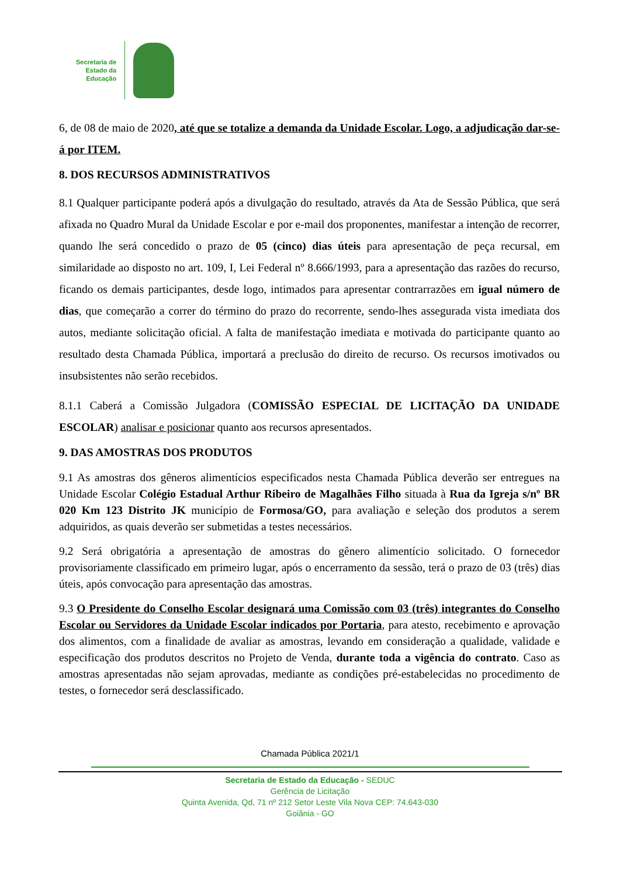Secretaria de
Estado da
Educação
6, de 08 de maio de 2020, até que se totalize a demanda da Unidade Escolar. Logo, a adjudicação dar-se-á por ITEM.
8. DOS RECURSOS ADMINISTRATIVOS
8.1 Qualquer participante poderá após a divulgação do resultado, através da Ata de Sessão Pública, que será afixada no Quadro Mural da Unidade Escolar e por e-mail dos proponentes, manifestar a intenção de recorrer, quando lhe será concedido o prazo de 05 (cinco) dias úteis para apresentação de peça recursal, em similaridade ao disposto no art. 109, I, Lei Federal nº 8.666/1993, para a apresentação das razões do recurso, ficando os demais participantes, desde logo, intimados para apresentar contrarrazões em igual número de dias, que começarão a correr do término do prazo do recorrente, sendo-lhes assegurada vista imediata dos autos, mediante solicitação oficial. A falta de manifestação imediata e motivada do participante quanto ao resultado desta Chamada Pública, importará a preclusão do direito de recurso. Os recursos imotivados ou insubsistentes não serão recebidos.
8.1.1 Caberá a Comissão Julgadora (COMISSÃO ESPECIAL DE LICITAÇÃO DA UNIDADE ESCOLAR) analisar e posicionar quanto aos recursos apresentados.
9. DAS AMOSTRAS DOS PRODUTOS
9.1 As amostras dos gêneros alimentícios especificados nesta Chamada Pública deverão ser entregues na Unidade Escolar Colégio Estadual Arthur Ribeiro de Magalhães Filho situada à Rua da Igreja s/nº BR 020 Km 123 Distrito JK município de Formosa/GO, para avaliação e seleção dos produtos a serem adquiridos, as quais deverão ser submetidas a testes necessários.
9.2 Será obrigatória a apresentação de amostras do gênero alimentício solicitado. O fornecedor provisoriamente classificado em primeiro lugar, após o encerramento da sessão, terá o prazo de 03 (três) dias úteis, após convocação para apresentação das amostras.
9.3 O Presidente do Conselho Escolar designará uma Comissão com 03 (três) integrantes do Conselho Escolar ou Servidores da Unidade Escolar indicados por Portaria, para atesto, recebimento e aprovação dos alimentos, com a finalidade de avaliar as amostras, levando em consideração a qualidade, validade e especificação dos produtos descritos no Projeto de Venda, durante toda a vigência do contrato. Caso as amostras apresentadas não sejam aprovadas, mediante as condições pré-estabelecidas no procedimento de testes, o fornecedor será desclassificado.
Chamada Pública 2021/1
Secretaria de Estado da Educação - SEDUC
Gerência de Licitação
Quinta Avenida, Qd, 71 nº 212 Setor Leste Vila Nova CEP: 74.643-030
Goiânia - GO